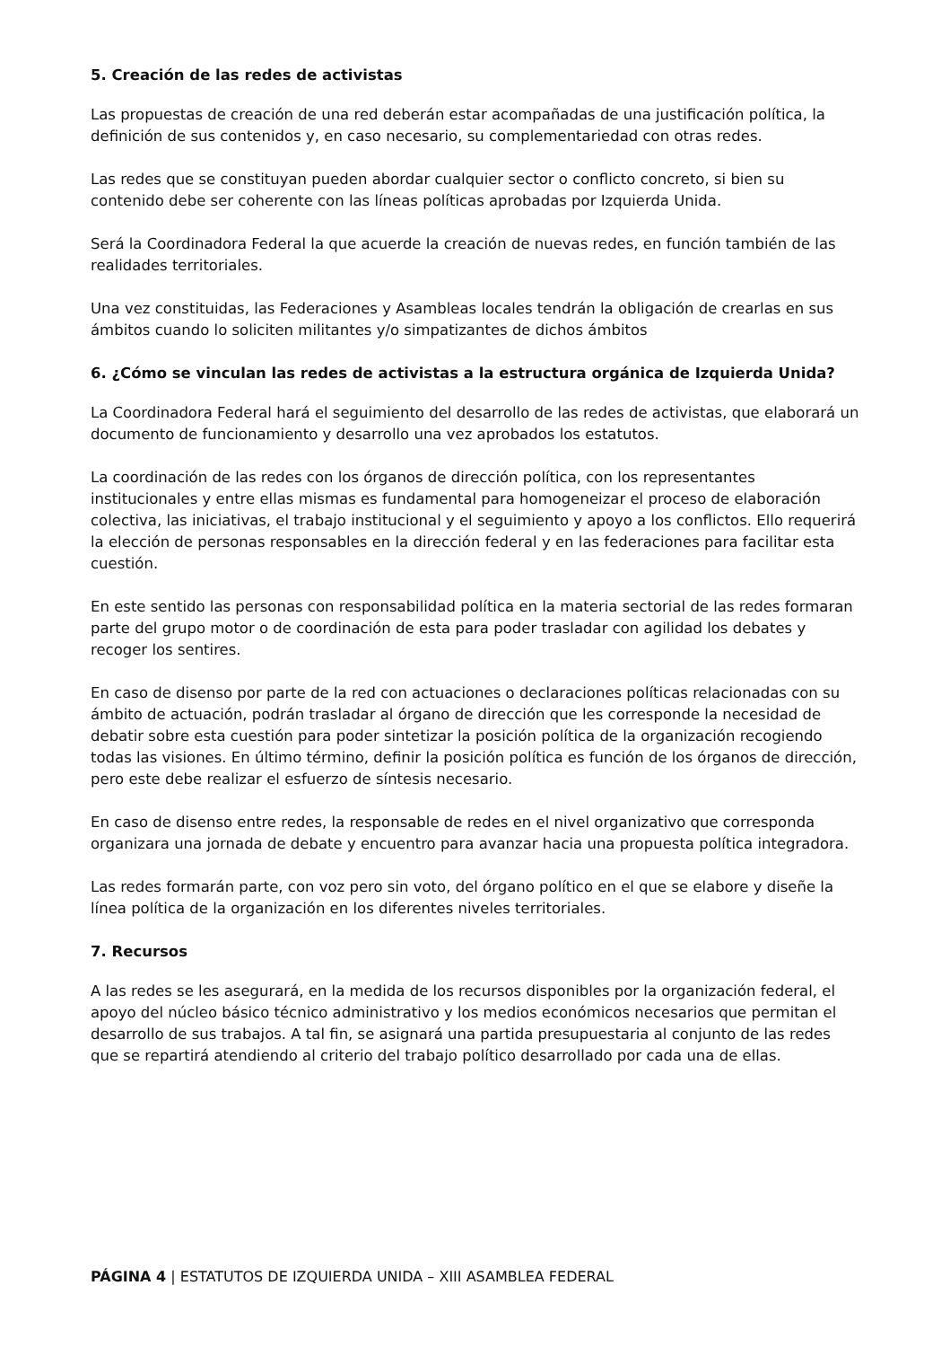5. Creación de las redes de activistas
Las propuestas de creación de una red deberán estar acompañadas de una justificación política, la definición de sus contenidos y, en caso necesario, su complementariedad con otras redes.
Las redes que se constituyan pueden abordar cualquier sector o conflicto concreto, si bien su contenido debe ser coherente con las líneas políticas aprobadas por Izquierda Unida.
Será la Coordinadora Federal la que acuerde la creación de nuevas redes, en función también de las realidades territoriales.
Una vez constituidas, las Federaciones y Asambleas locales tendrán la obligación de crearlas en sus ámbitos cuando lo soliciten militantes y/o simpatizantes de dichos ámbitos
6. ¿Cómo se vinculan las redes de activistas a la estructura orgánica de Izquierda Unida?
La Coordinadora Federal hará el seguimiento del desarrollo de las redes de activistas, que elaborará un documento de funcionamiento y desarrollo una vez aprobados los estatutos.
La coordinación de las redes con los órganos de dirección política, con los representantes institucionales y entre ellas mismas es fundamental para homogeneizar el proceso de elaboración colectiva, las iniciativas, el trabajo institucional y el seguimiento y apoyo a los conflictos. Ello requerirá la elección de personas responsables en la dirección federal y en las federaciones para facilitar esta cuestión.
En este sentido las personas con responsabilidad política en la materia sectorial de las redes formaran parte del grupo motor o de coordinación de esta para poder trasladar con agilidad los debates y recoger los sentires.
En caso de disenso por parte de la red con actuaciones o declaraciones políticas relacionadas con su ámbito de actuación, podrán trasladar al órgano de dirección que les corresponde la necesidad de debatir sobre esta cuestión para poder sintetizar la posición política de la organización recogiendo todas las visiones. En último término, definir la posición política es función de los órganos de dirección, pero este debe realizar el esfuerzo de síntesis necesario.
En caso de disenso entre redes, la responsable de redes en el nivel organizativo que corresponda organizara una jornada de debate y encuentro para avanzar hacia una propuesta política integradora.
Las redes formarán parte, con voz pero sin voto, del órgano político en el que se elabore y diseñe la línea política de la organización en los diferentes niveles territoriales.
7. Recursos
A las redes se les asegurará, en la medida de los recursos disponibles por la organización federal, el apoyo del núcleo básico técnico administrativo y los medios económicos necesarios que permitan el desarrollo de sus trabajos. A tal fin, se asignará una partida presupuestaria al conjunto de las redes que se repartirá atendiendo al criterio del trabajo político desarrollado por cada una de ellas.
PÁGINA 4 | ESTATUTOS DE IZQUIERDA UNIDA – XIII ASAMBLEA FEDERAL